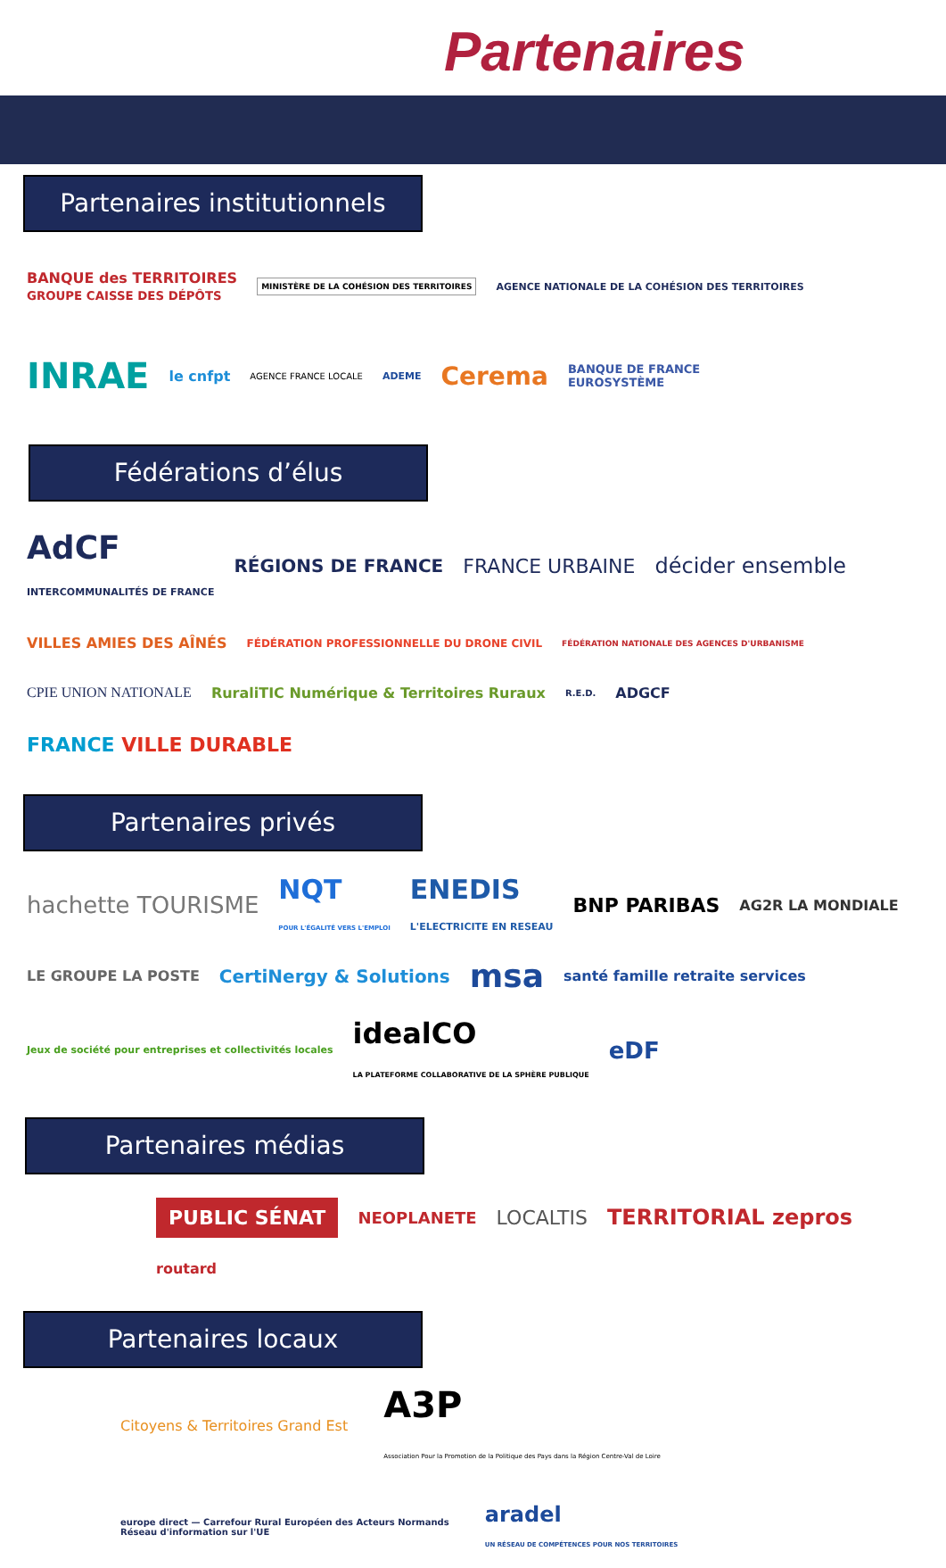Partenaires
Partenaires institutionnels
BANQUE des TERRITOIRES
GROUPE CAISSE DES DÉPÔTS MINISTÈRE DE LA COHÉSION DES TERRITOIRES AGENCE NATIONALE DE LA COHÉSION DES TERRITOIRES INRAE le cnfpt AGENCE FRANCE LOCALE ADEME Cerema BANQUE DE FRANCE
EUROSYSTÈME
Fédérations d’élus
AdCF
INTERCOMMUNALITÉS DE FRANCE RÉGIONS DE FRANCE FRANCE URBAINE décider ensemble VILLES AMIES DES AÎNÉS FÉDÉRATION PROFESSIONNELLE DU DRONE CIVIL FÉDÉRATION NATIONALE DES AGENCES D'URBANISME CPIE UNION NATIONALE RuraliTIC Numérique & Territoires Ruraux R.E.D. ADGCF FRANCE VILLE DURABLE
Partenaires privés
hachette TOURISME NQT
POUR L'ÉGALITÉ VERS L'EMPLOI ENEDIS
L'ELECTRICITE EN RESEAU BNP PARIBAS AG2R LA MONDIALE LE GROUPE LA POSTE CertiNergy & Solutions msa santé famille retraite services Jeux de société pour entreprises et collectivités locales idealCO
LA PLATEFORME COLLABORATIVE DE LA SPHÈRE PUBLIQUE eDF
Partenaires médias
PUBLIC SÉNAT NEOPLANETE LOCALTIS TERRITORIAL zepros routard
Partenaires locaux
Citoyens & Territoires Grand Est A3P
Association Pour la Promotion de la Politique des Pays dans la Région Centre-Val de Loire europe direct — Carrefour Rural Européen des Acteurs Normands
Réseau d'information sur l'UE aradel
UN RÉSEAU DE COMPÉTENCES POUR NOS TERRITOIRES